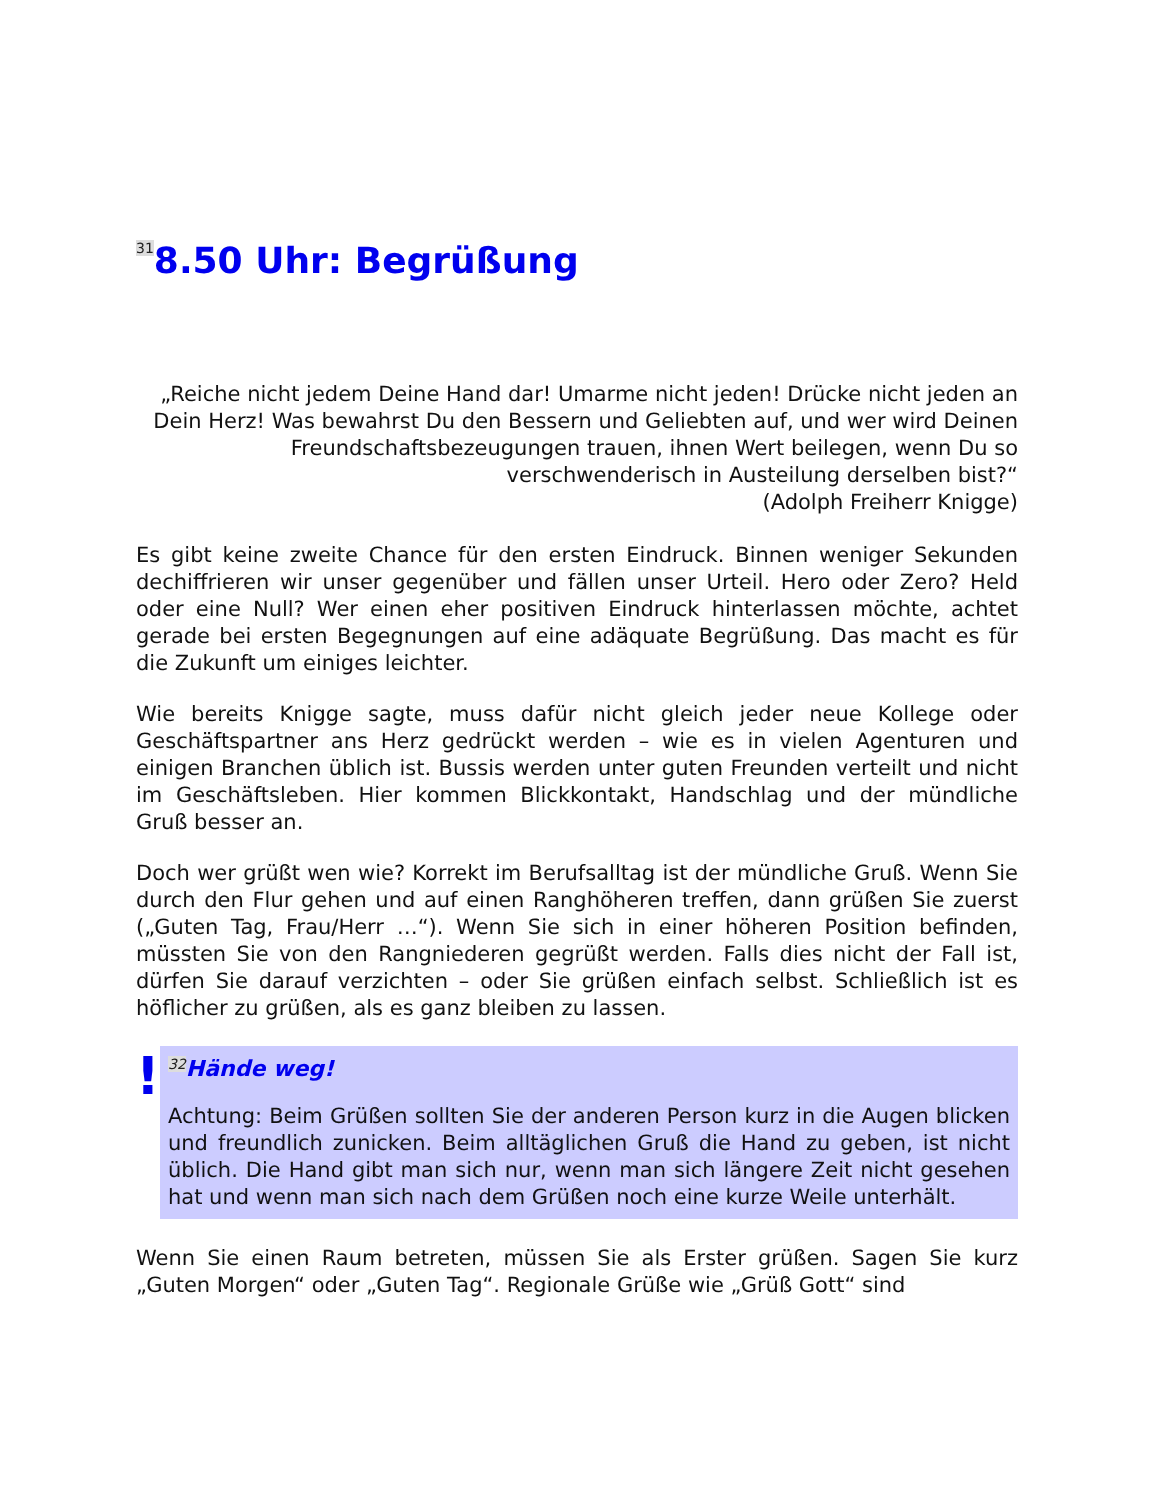<sup>31</sup> 8.50 Uhr: Begrüßung
„Reiche nicht jedem Deine Hand dar! Umarme nicht jeden! Drücke nicht jeden an Dein Herz! Was bewahrst Du den Bessern und Geliebten auf, und wer wird Deinen Freundschaftsbezeugungen trauen, ihnen Wert beilegen, wenn Du so verschwenderisch in Austeilung derselben bist?“
(Adolph Freiherr Knigge)
Es gibt keine zweite Chance für den ersten Eindruck. Binnen weniger Sekunden dechiffrieren wir unser gegenüber und fällen unser Urteil. Hero oder Zero? Held oder eine Null? Wer einen eher positiven Eindruck hinterlassen möchte, achtet gerade bei ersten Begegnungen auf eine adäquate Begrüßung. Das macht es für die Zukunft um einiges leichter.
Wie bereits Knigge sagte, muss dafür nicht gleich jeder neue Kollege oder Geschäftspartner ans Herz gedrückt werden – wie es in vielen Agenturen und einigen Branchen üblich ist. Bussis werden unter guten Freunden verteilt und nicht im Geschäftsleben. Hier kommen Blickkontakt, Handschlag und der mündliche Gruß besser an.
Doch wer grüßt wen wie? Korrekt im Berufsalltag ist der mündliche Gruß. Wenn Sie durch den Flur gehen und auf einen Ranghöheren treffen, dann grüßen Sie zuerst („Guten Tag, Frau/Herr …“). Wenn Sie sich in einer höheren Position befinden, müssten Sie von den Rangniederen gegrüßt werden. Falls dies nicht der Fall ist, dürfen Sie darauf verzichten – oder Sie grüßen einfach selbst. Schließlich ist es höflicher zu grüßen, als es ganz bleiben zu lassen.
!
<sup>32</sup>Hände weg!
Achtung: Beim Grüßen sollten Sie der anderen Person kurz in die Augen blicken und freundlich zunicken. Beim alltäglichen Gruß die Hand zu geben, ist nicht üblich. Die Hand gibt man sich nur, wenn man sich längere Zeit nicht gesehen hat und wenn man sich nach dem Grüßen noch eine kurze Weile unterhält.
Wenn Sie einen Raum betreten, müssen Sie als Erster grüßen. Sagen Sie kurz „Guten Morgen“ oder „Guten Tag“. Regionale Grüße wie „Grüß Gott“ sind